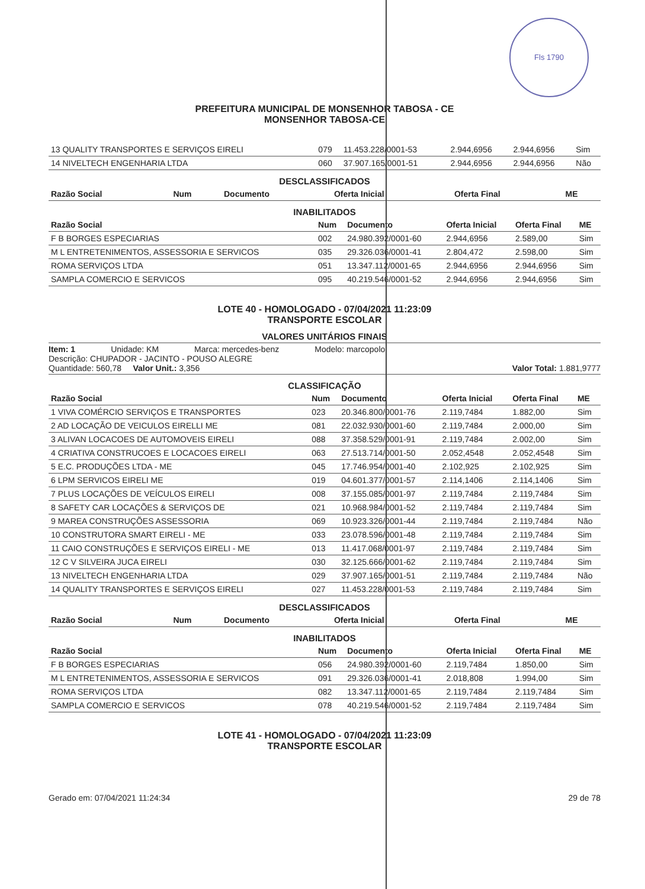Fls 1790
PREFEITURA MUNICIPAL DE MONSENHOR TABOSA - CE
MONSENHOR TABOSA-CE
| 13 QUALITY TRANSPORTES E SERVIÇOS EIRELI | 079 | 11.453.228/0001-53 | 2.944,6956 | 2.944,6956 | Sim |
| 14 NIVELTECH ENGENHARIA LTDA | 060 | 37.907.165/0001-51 | 2.944,6956 | 2.944,6956 | Não |
DESCLASSIFICADOS
| Razão Social | Num | Documento | Oferta Inicial | Oferta Final | ME |
| --- | --- | --- | --- | --- | --- |
INABILITADOS
| Razão Social | Num | Documento | Oferta Inicial | Oferta Final | ME |
| --- | --- | --- | --- | --- | --- |
| F B BORGES ESPECIARIAS | 002 | 24.980.392/0001-60 | 2.944,6956 | 2.589,00 | Sim |
| M L ENTRETENIMENTOS, ASSESSORIA E SERVICOS | 035 | 29.326.036/0001-41 | 2.804,472 | 2.598,00 | Sim |
| ROMA SERVIÇOS LTDA | 051 | 13.347.112/0001-65 | 2.944,6956 | 2.944,6956 | Sim |
| SAMPLA COMERCIO E SERVICOS | 095 | 40.219.546/0001-52 | 2.944,6956 | 2.944,6956 | Sim |
LOTE 40 - HOMOLOGADO - 07/04/2021 11:23:09
TRANSPORTE ESCOLAR
VALORES UNITÁRIOS FINAIS
Item: 1 Unidade: KM Marca: mercedes-benz Modelo: marcopolo
Descrição: CHUPADOR - JACINTO - POUSO ALEGRE
Quantidade: 560,78 Valor Unit.: 3,356 Valor Total: 1.881,9777
CLASSIFICAÇÃO
| Razão Social | Num | Documento | Oferta Inicial | Oferta Final | ME |
| --- | --- | --- | --- | --- | --- |
| 1 VIVA COMÉRCIO SERVIÇOS E TRANSPORTES | 023 | 20.346.800/0001-76 | 2.119,7484 | 1.882,00 | Sim |
| 2 AD LOCAÇÃO DE VEICULOS EIRELLI ME | 081 | 22.032.930/0001-60 | 2.119,7484 | 2.000,00 | Sim |
| 3 ALIVAN LOCACOES DE AUTOMOVEIS EIRELI | 088 | 37.358.529/0001-91 | 2.119,7484 | 2.002,00 | Sim |
| 4 CRIATIVA CONSTRUCOES E LOCACOES EIRELI | 063 | 27.513.714/0001-50 | 2.052,4548 | 2.052,4548 | Sim |
| 5 E.C. PRODUÇÕES LTDA - ME | 045 | 17.746.954/0001-40 | 2.102,925 | 2.102,925 | Sim |
| 6 LPM SERVICOS EIRELI ME | 019 | 04.601.377/0001-57 | 2.114,1406 | 2.114,1406 | Sim |
| 7 PLUS LOCAÇÕES DE VEÍCULOS EIRELI | 008 | 37.155.085/0001-97 | 2.119,7484 | 2.119,7484 | Sim |
| 8 SAFETY CAR LOCAÇÕES & SERVIÇOS DE | 021 | 10.968.984/0001-52 | 2.119,7484 | 2.119,7484 | Sim |
| 9 MAREA CONSTRUÇÕES ASSESSORIA | 069 | 10.923.326/0001-44 | 2.119,7484 | 2.119,7484 | Não |
| 10 CONSTRUTORA SMART EIRELI - ME | 033 | 23.078.596/0001-48 | 2.119,7484 | 2.119,7484 | Sim |
| 11 CAIO CONSTRUÇÕES E SERVIÇOS EIRELI - ME | 013 | 11.417.068/0001-97 | 2.119,7484 | 2.119,7484 | Sim |
| 12 C V SILVEIRA JUCA EIRELI | 030 | 32.125.666/0001-62 | 2.119,7484 | 2.119,7484 | Sim |
| 13 NIVELTECH ENGENHARIA LTDA | 029 | 37.907.165/0001-51 | 2.119,7484 | 2.119,7484 | Não |
| 14 QUALITY TRANSPORTES E SERVIÇOS EIRELI | 027 | 11.453.228/0001-53 | 2.119,7484 | 2.119,7484 | Sim |
DESCLASSIFICADOS
| Razão Social | Num | Documento | Oferta Inicial | Oferta Final | ME |
| --- | --- | --- | --- | --- | --- |
INABILITADOS
| Razão Social | Num | Documento | Oferta Inicial | Oferta Final | ME |
| --- | --- | --- | --- | --- | --- |
| F B BORGES ESPECIARIAS | 056 | 24.980.392/0001-60 | 2.119,7484 | 1.850,00 | Sim |
| M L ENTRETENIMENTOS, ASSESSORIA E SERVICOS | 091 | 29.326.036/0001-41 | 2.018,808 | 1.994,00 | Sim |
| ROMA SERVIÇOS LTDA | 082 | 13.347.112/0001-65 | 2.119,7484 | 2.119,7484 | Sim |
| SAMPLA COMERCIO E SERVICOS | 078 | 40.219.546/0001-52 | 2.119,7484 | 2.119,7484 | Sim |
LOTE 41 - HOMOLOGADO - 07/04/2021 11:23:09
TRANSPORTE ESCOLAR
Gerado em: 07/04/2021 11:24:34 29 de 78